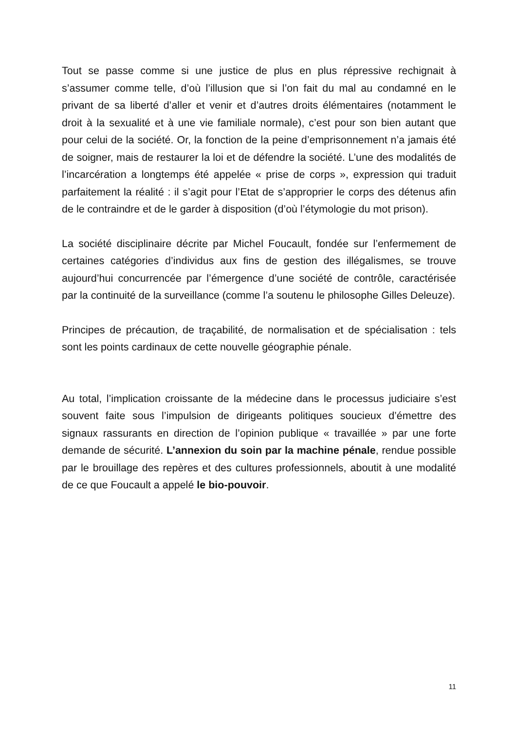Tout se passe comme si une justice de plus en plus répressive rechignait à s’assumer comme telle, d’où l’illusion que si l’on fait du mal au condamné en le privant de sa liberté d’aller et venir et d’autres droits élémentaires (notamment le droit à la sexualité et à une vie familiale normale), c’est pour son bien autant que pour celui de la société. Or, la fonction de la peine d’emprisonnement n’a jamais été de soigner, mais de restaurer la loi et de défendre la société. L’une des modalités de l’incarcération a longtemps été appelée « prise de corps », expression qui traduit parfaitement la réalité : il s’agit pour l’Etat de s’approprier le corps des détenus afin de le contraindre et de le garder à disposition (d’où l’étymologie du mot prison).
La société disciplinaire décrite par Michel Foucault, fondée sur l’enfermement de certaines catégories d’individus aux fins de gestion des illégalismes, se trouve aujourd’hui concurrencée par l’émergence d’une société de contrôle, caractérisée par la continuité de la surveillance (comme l’a soutenu le philosophe Gilles Deleuze).
Principes de précaution, de traçabilité, de normalisation et de spécialisation : tels sont les points cardinaux de cette nouvelle géographie pénale.
Au total, l’implication croissante de la médecine dans le processus judiciaire s’est souvent faite sous l’impulsion de dirigeants politiques soucieux d’émettre des signaux rassurants en direction de l’opinion publique « travaillée » par une forte demande de sécurité. L’annexion du soin par la machine pénale, rendue possible par le brouillage des repères et des cultures professionnels, aboutit à une modalité de ce que Foucault a appelé le bio-pouvoir.
11